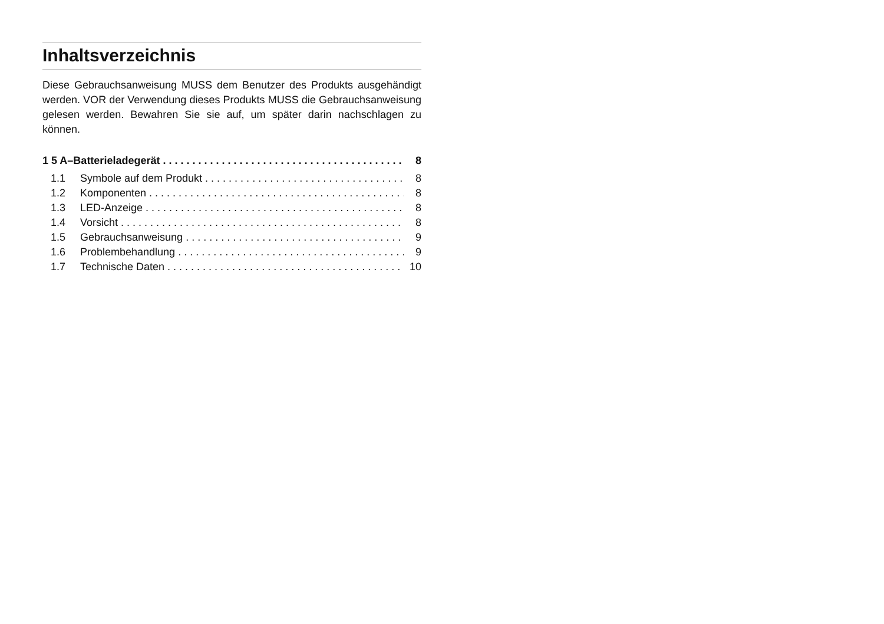Inhaltsverzeichnis
Diese Gebrauchsanweisung MUSS dem Benutzer des Produkts ausgehändigt werden. VOR der Verwendung dieses Produkts MUSS die Gebrauchsanweisung gelesen werden. Bewahren Sie sie auf, um später darin nachschlagen zu können.
1 5 A–Batterieladegerät 8
1.1 Symbole auf dem Produkt 8
1.2 Komponenten 8
1.3 LED-Anzeige 8
1.4 Vorsicht 8
1.5 Gebrauchsanweisung 9
1.6 Problembehandlung 9
1.7 Technische Daten 10